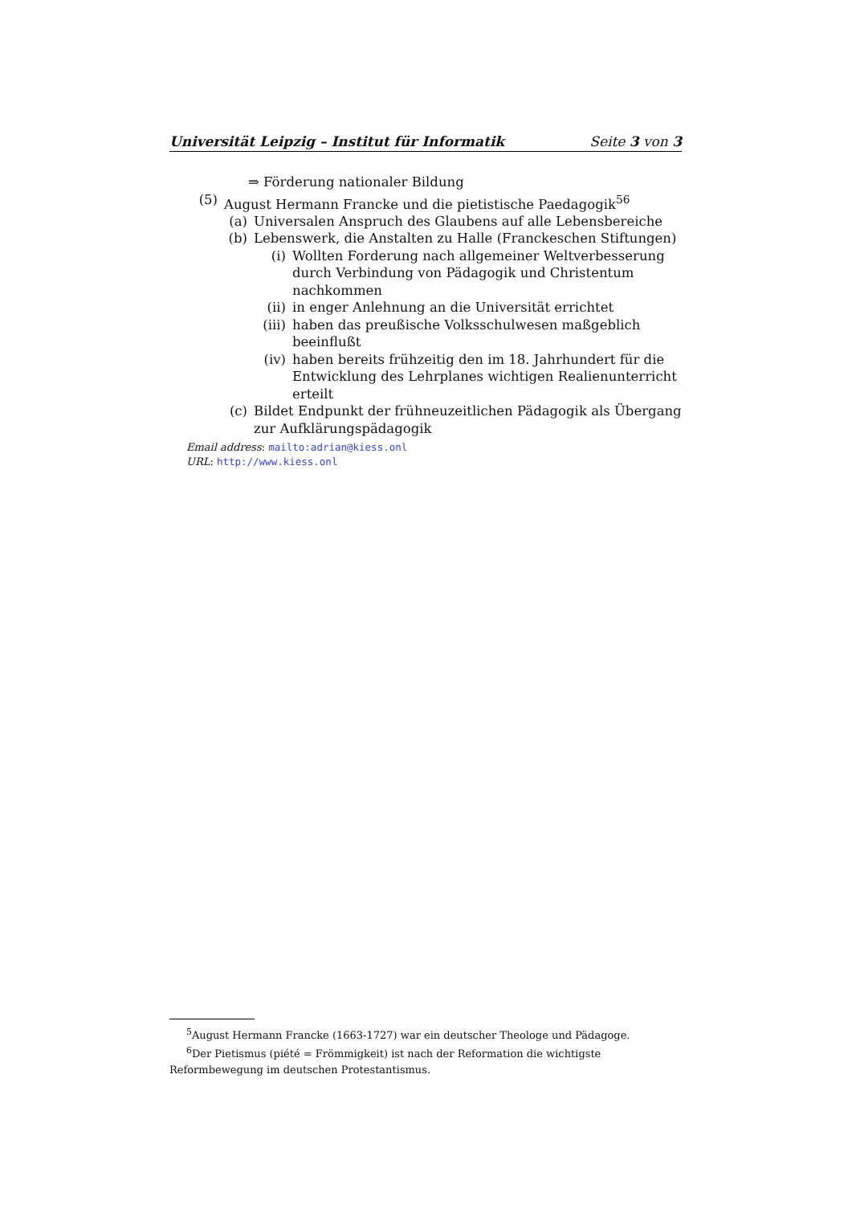Universität Leipzig – Institut für Informatik Seite 3 von 3
⇒ Förderung nationaler Bildung
(5) August Hermann Francke und die pietistische Paedagogik<sup>5</sup><sup>6</sup>
(a) Universalen Anspruch des Glaubens auf alle Lebensbereiche
(b) Lebenswerk, die Anstalten zu Halle (Franckeschen Stiftungen)
(i) Wollten Forderung nach allgemeiner Weltverbesserung durch Verbindung von Pädagogik und Christentum nachkommen
(ii) in enger Anlehnung an die Universität errichtet
(iii) haben das preußische Volksschulwesen maßgeblich beeinflußt
(iv) haben bereits frühzeitig den im 18. Jahrhundert für die Entwicklung des Lehrplanes wichtigen Realienunterricht erteilt
(c) Bildet Endpunkt der frühneuzeitlichen Pädagogik als Übergang zur Aufklärungspädagogik
Email address: mailto:adrian@kiess.onl
URL: http://www.kiess.onl
<sup>5</sup> August Hermann Francke (1663-1727) war ein deutscher Theologe und Pädagoge.
<sup>6</sup> Der Pietismus (piété = Frömmigkeit) ist nach der Reformation die wichtigste Reformbewegung im deutschen Protestantismus.